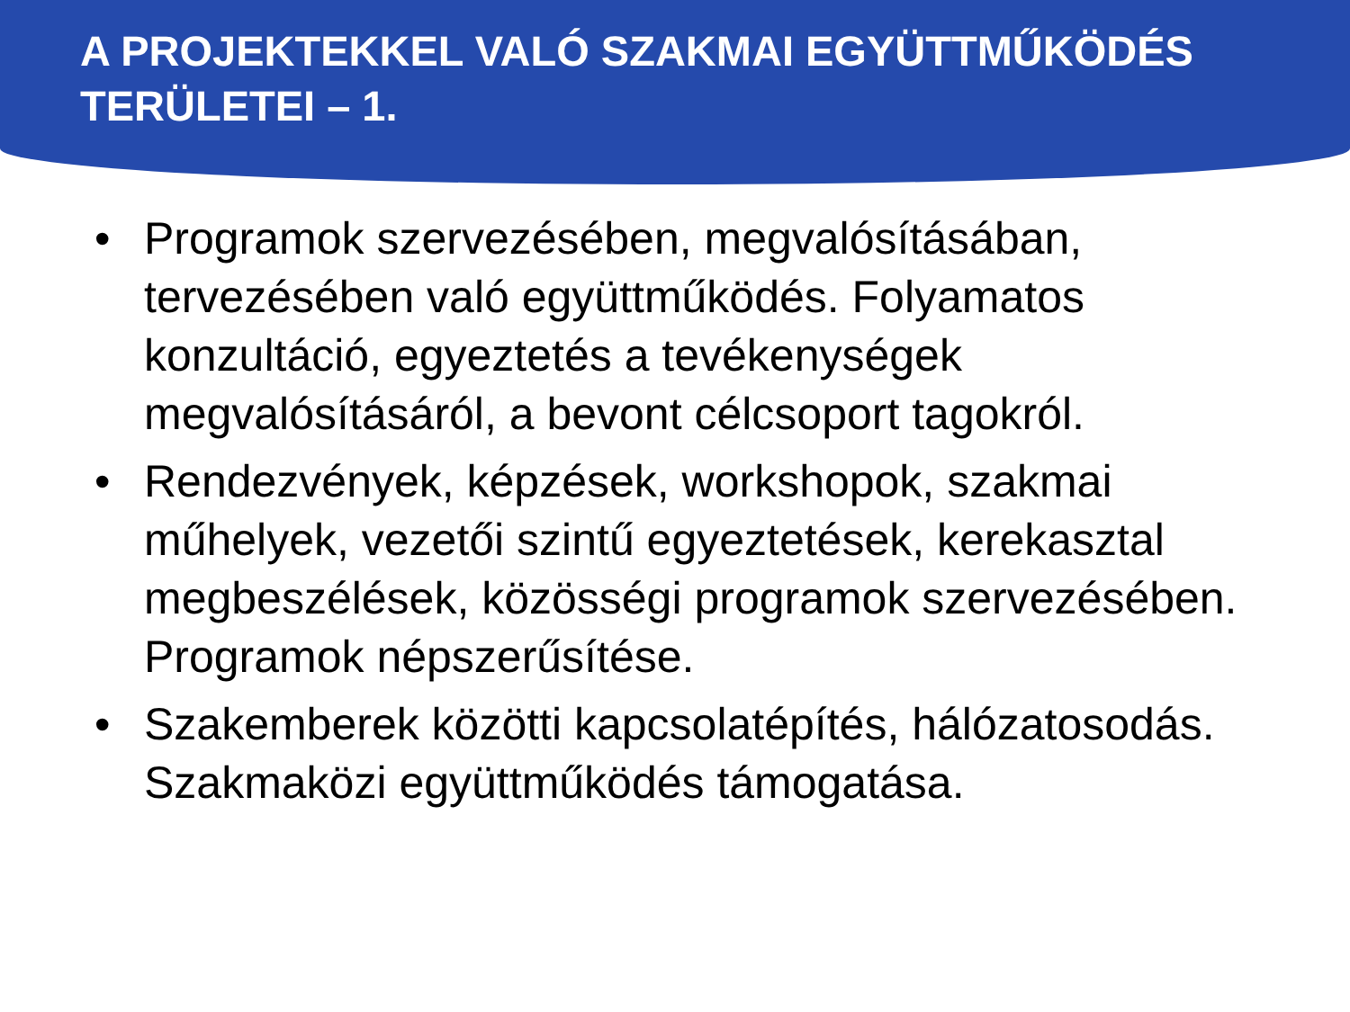A PROJEKTEKKEL VALÓ SZAKMAI EGYÜTTMŰKÖDÉS TERÜLETEI – 1.
• Programok szervezésében, megvalósításában, tervezésében való együttműködés. Folyamatos konzultáció, egyeztetés a tevékenységek megvalósításáról, a bevont célcsoport tagokról.
• Rendezvények, képzések, workshopok, szakmai műhelyek, vezetői szintű egyeztetések, kerekasztal megbeszélések, közösségi programok szervezésében. Programok népszerűsítése.
• Szakemberek közötti kapcsolatépítés, hálózatosodás. Szakmaközi együttműködés támogatása.